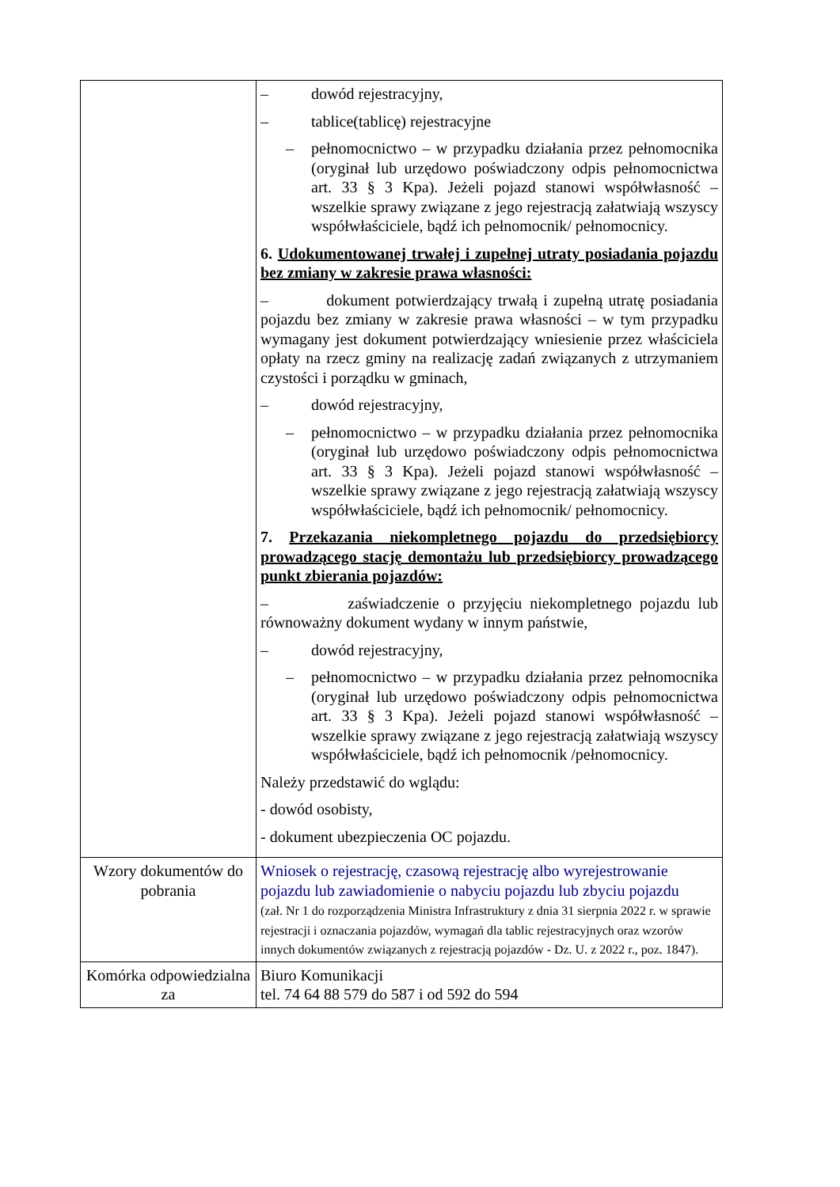| | – dowód rejestracyjny, – tablice(tablicę) rejestracyjne – pełnomocnictwo – w przypadku działania przez pełnomocnika (oryginał lub urzędowo poświadczony odpis pełnomocnictwa art. 33 § 3 Kpa). Jeżeli pojazd stanowi współwłasność – wszelkie sprawy związane z jego rejestracją załatwiają wszyscy współwłaściciele, bądź ich pełnomocnik/ pełnomocnicy. 6. Udokumentowanej trwałej i zupełnej utraty posiadania pojazdu bez zmiany w zakresie prawa własności: – dokument potwierdzający trwałą i zupełną utratę posiadania pojazdu bez zmiany w zakresie prawa własności – w tym przypadku wymagany jest dokument potwierdzający wniesienie przez właściciela opłaty na rzecz gminy na realizację zadań związanych z utrzymaniem czystości i porządku w gminach, – dowód rejestracyjny, – pełnomocnictwo – w przypadku działania przez pełnomocnika (oryginał lub urzędowo poświadczony odpis pełnomocnictwa art. 33 § 3 Kpa). Jeżeli pojazd stanowi współwłasność – wszelkie sprawy związane z jego rejestracją załatwiają wszyscy współwłaściciele, bądź ich pełnomocnik/ pełnomocnicy. 7. Przekazania niekompletnego pojazdu do przedsiębiorcy prowadzącego stację demontażu lub przedsiębiorcy prowadzącego punkt zbierania pojazdów: – zaświadczenie o przyjęciu niekompletnego pojazdu lub równoważny dokument wydany w innym państwie, – dowód rejestracyjny, – pełnomocnictwo – w przypadku działania przez pełnomocnika (oryginał lub urzędowo poświadczony odpis pełnomocnictwa art. 33 § 3 Kpa). Jeżeli pojazd stanowi współwłasność – wszelkie sprawy związane z jego rejestracją załatwiają wszyscy współwłaściciele, bądź ich pełnomocnik /pełnomocnicy. Należy przedstawić do wglądu: - dowód osobisty, - dokument ubezpieczenia OC pojazdu. |
| Wzory dokumentów do pobrania | Wniosek o rejestrację, czasową rejestrację albo wyrejestrowanie pojazdu lub zawiadomienie o nabyciu pojazdu lub zbyciu pojazdu (zał. Nr 1 do rozporządzenia Ministra Infrastruktury z dnia 31 sierpnia 2022 r. w sprawie rejestracji i oznaczania pojazdów, wymagań dla tablic rejestracyjnych oraz wzorów innych dokumentów związanych z rejestracją pojazdów - Dz. U. z 2022 r., poz. 1847). |
| Komórka odpowiedzialna za | Biuro Komunikacji tel. 74 64 88 579 do 587 i od 592 do 594 |